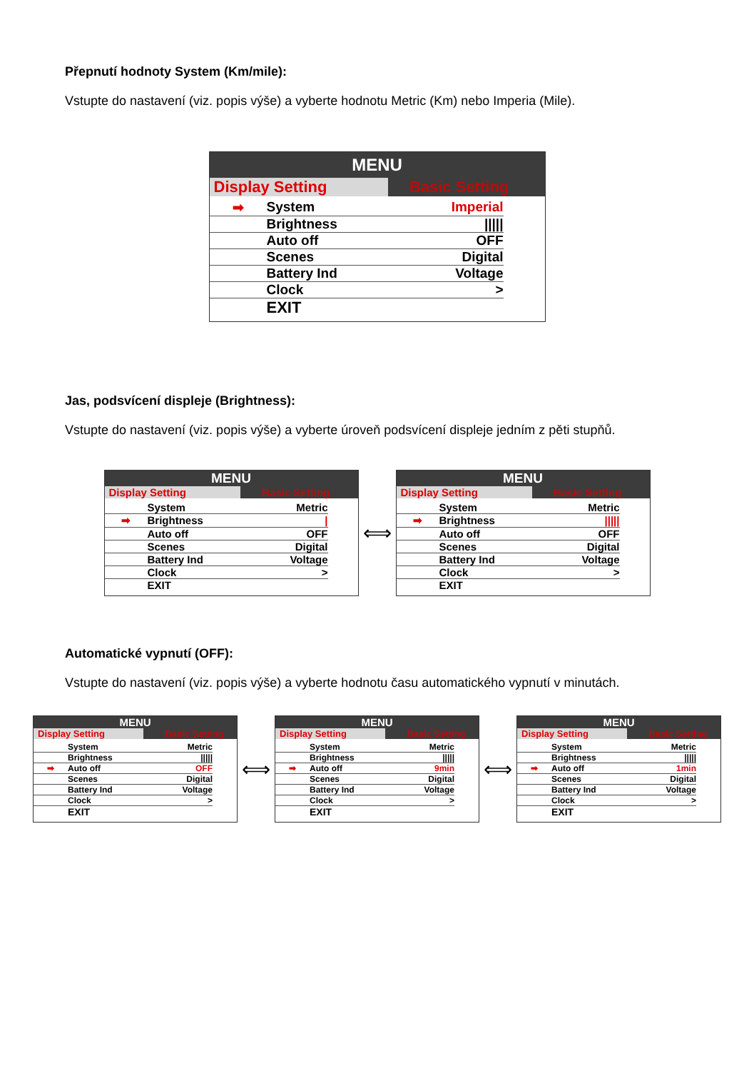Přepnutí hodnoty System (Km/mile):
Vstupte do nastavení (viz. popis výše) a vyberte hodnotu Metric (Km) nebo Imperia (Mile).
MENU
Display Setting Basic Setting
➡ System Imperial
Brightness |||||
Auto off OFF
Scenes Digital
Battery Ind Voltage
Clock >
EXIT
Jas, podsvícení displeje (Brightness):
Vstupte do nastavení (viz. popis výše) a vyberte úroveň podsvícení displeje jedním z pěti stupňů.
MENU
Display Setting Basic Setting
System Metric
➡ Brightness |
Auto off OFF
Scenes Digital
Battery Ind Voltage
Clock >
EXIT
⟺
MENU
Display Setting Basic Setting
System Metric
➡ Brightness |||||
Auto off OFF
Scenes Digital
Battery Ind Voltage
Clock >
EXIT
Automatické vypnutí (OFF):
Vstupte do nastavení (viz. popis výše) a vyberte hodnotu času automatického vypnutí v minutách.
MENU
Display Setting Basic Setting
System Metric
Brightness |||||
➡ Auto off OFF
Scenes Digital
Battery Ind Voltage
Clock >
EXIT
⟺
MENU
Display Setting Basic Setting
System Metric
Brightness |||||
➡ Auto off 9min
Scenes Digital
Battery Ind Voltage
Clock >
EXIT
⟺
MENU
Display Setting Basic Setting
System Metric
Brightness |||||
➡ Auto off 1min
Scenes Digital
Battery Ind Voltage
Clock >
EXIT